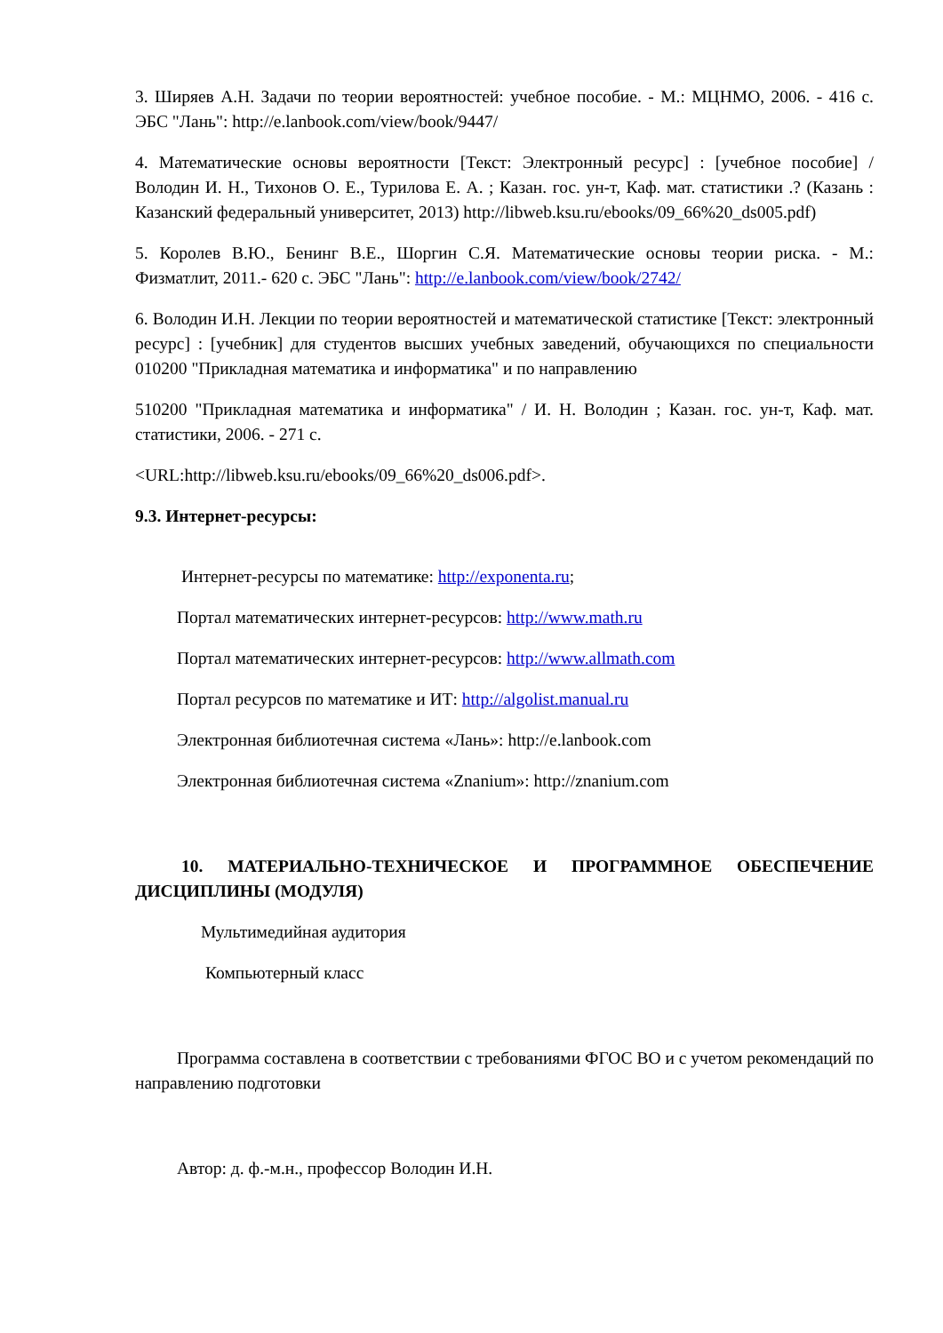3. Ширяев А.Н. Задачи по теории вероятностей: учебное пособие. - М.: МЦНМО, 2006. - 416 с. ЭБС "Лань": http://e.lanbook.com/view/book/9447/
4. Математические основы вероятности [Текст: Электронный ресурс] : [учебное пособие] / Володин И. Н., Тихонов О. Е., Турилова Е. А. ; Казан. гос. ун-т, Каф. мат. статистики .? (Казань : Казанский федеральный университет, 2013) http://libweb.ksu.ru/ebooks/09_66%20_ds005.pdf)
5. Королев В.Ю., Бенинг В.Е., Шоргин С.Я. Математические основы теории риска. - М.: Физматлит, 2011.- 620 с. ЭБС "Лань": http://e.lanbook.com/view/book/2742/
6. Володин И.Н. Лекции по теории вероятностей и математической статистике [Текст: электронный ресурс] : [учебник] для студентов высших учебных заведений, обучающихся по специальности 010200 "Прикладная математика и информатика" и по направлению
510200 "Прикладная математика и информатика" / И. Н. Володин ; Казан. гос. ун-т, Каф. мат. статистики, 2006. - 271 с.
<URL:http://libweb.ksu.ru/ebooks/09_66%20_ds006.pdf>.
9.3. Интернет-ресурсы:
Интернет-ресурсы по математике: http://exponenta.ru;
Портал математических интернет-ресурсов: http://www.math.ru
Портал математических интернет-ресурсов: http://www.allmath.com
Портал ресурсов по математике и ИТ: http://algolist.manual.ru
Электронная библиотечная система «Лань»: http://e.lanbook.com
Электронная библиотечная система «Znanium»: http://znanium.com
10. МАТЕРИАЛЬНО-ТЕХНИЧЕСКОЕ И ПРОГРАММНОЕ ОБЕСПЕЧЕНИЕ ДИСЦИПЛИНЫ (МОДУЛЯ)
Мультимедийная аудитория
Компьютерный класс
Программа составлена в соответствии с требованиями ФГОС ВО и с учетом рекомендаций по направлению подготовки
Автор: д. ф.-м.н., профессор Володин И.Н.